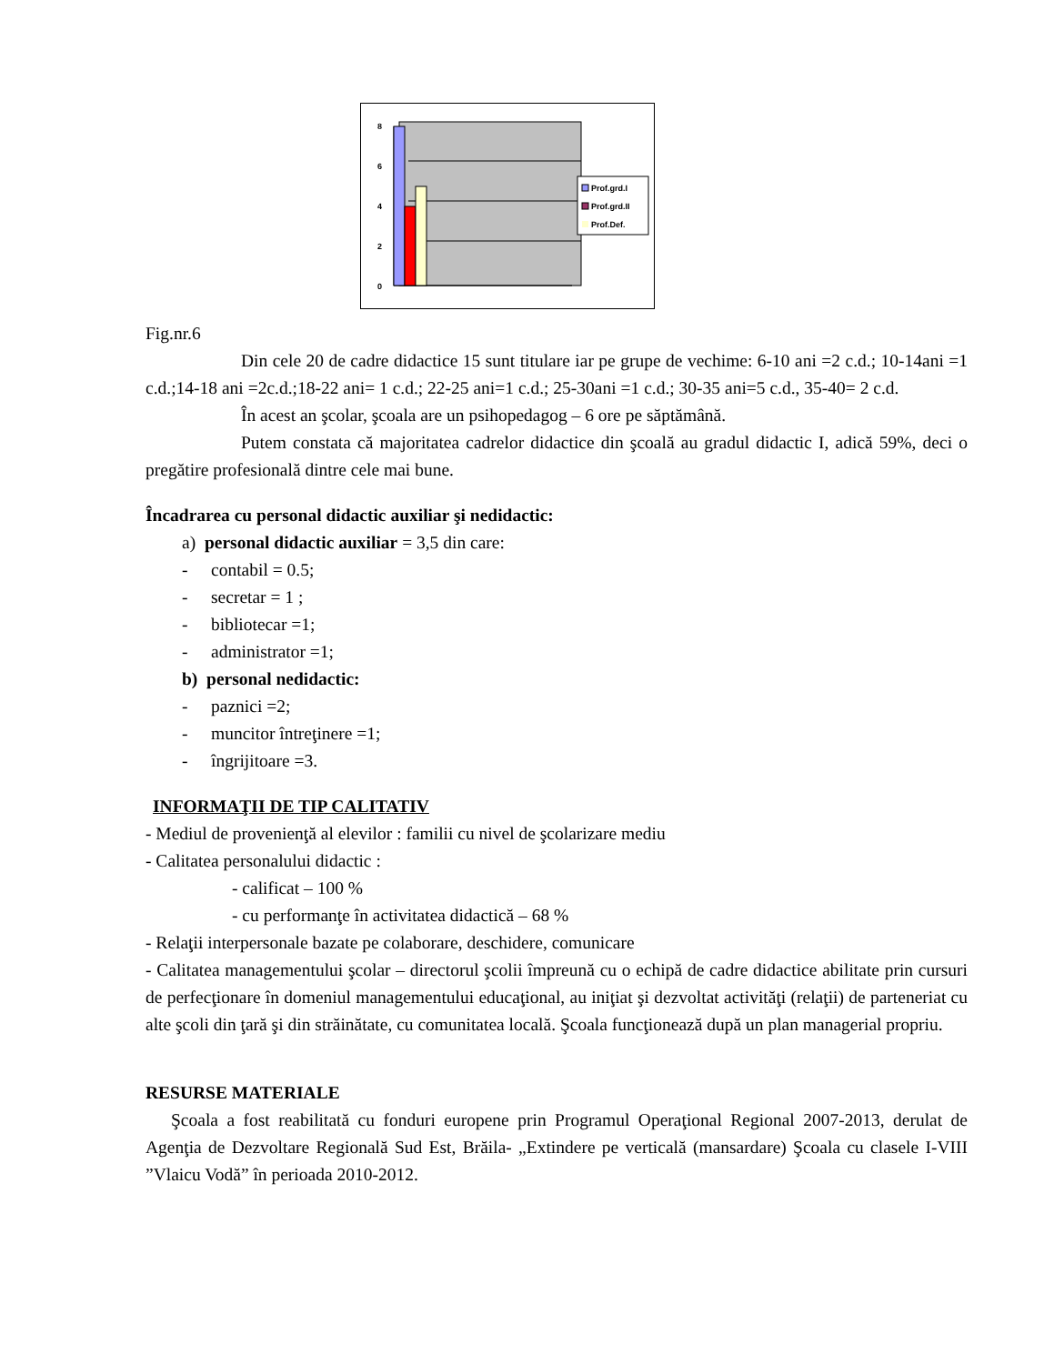8
6
4
2
0
Prof.grd.I
Prof.grd.II
Prof.Def.
Fig.nr.6
Din cele 20 de cadre didactice 15 sunt titulare iar pe grupe de vechime: 6-10 ani =2 c.d.; 10-14ani =1 c.d.;14-18 ani =2c.d.;18-22 ani= 1 c.d.; 22-25 ani=1 c.d.; 25-30ani =1 c.d.; 30-35 ani=5 c.d., 35-40= 2 c.d.
În acest an şcolar, şcoala are un psihopedagog – 6 ore pe săptămână.
Putem constata că majoritatea cadrelor didactice din şcoală au gradul didactic I, adică 59%, deci o pregătire profesională dintre cele mai bune.
Încadrarea cu personal didactic auxiliar şi nedidactic:
a) personal didactic auxiliar = 3,5 din care:
- contabil = 0.5;
- secretar = 1 ;
- bibliotecar =1;
- administrator =1;
b) personal nedidactic:
- paznici =2;
- muncitor întreţinere =1;
- îngrijitoare =3.
INFORMAŢII DE TIP CALITATIV
- Mediul de provenienţă al elevilor : familii cu nivel de şcolarizare mediu
- Calitatea personalului didactic :
- calificat – 100 %
- cu performanţe în activitatea didactică – 68 %
- Relaţii interpersonale bazate pe colaborare, deschidere, comunicare
- Calitatea managementului şcolar – directorul şcolii împreună cu o echipă de cadre didactice abilitate prin cursuri de perfecţionare în domeniul managementului educaţional, au iniţiat şi dezvoltat activităţi (relaţii) de parteneriat cu alte şcoli din ţară şi din străinătate, cu comunitatea locală. Şcoala funcţionează după un plan managerial propriu.
RESURSE MATERIALE
Şcoala a fost reabilitată cu fonduri europene prin Programul Operaţional Regional 2007-2013, derulat de Agenţia de Dezvoltare Regională Sud Est, Brăila- „Extindere pe verticală (mansardare) Şcoala cu clasele I-VIII ”Vlaicu Vodă” în perioada 2010-2012.